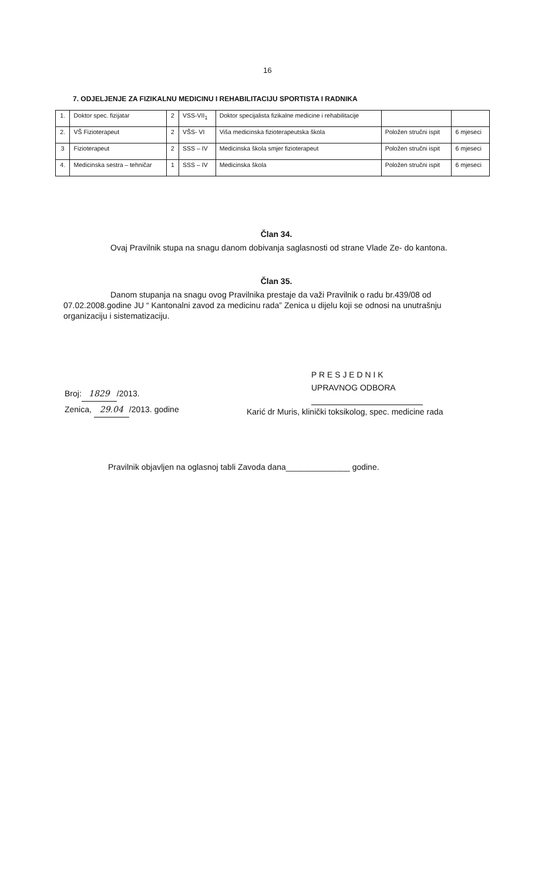16
7. ODJELJENJE ZA FIZIKALNU MEDICINU I REHABILITACIJU SPORTISTA I RADNIKA
| 1. | Doktor spec. fizijatar | 2 | VSS-VII<sub>1</sub> | Doktor specijalista fizikalne medicine i rehabilitacije | | |
| 2. | VŠ Fizioterapeut | 2 | VŠS- VI | Viša medicinska fizioterapeutska škola | Položen stručni ispit | 6 mjeseci |
| 3 | Fizioterapeut | 2 | SSS – IV | Medicinska škola smjer fizioterapeut | Položen stručni ispit | 6 mjeseci |
| 4. | Medicinska sestra – tehničar | 1 | SSS – IV | Medicinska škola | Položen stručni ispit | 6 mjeseci |
Član 34.
Ovaj Pravilnik stupa na snagu danom dobivanja saglasnosti od strane Vlade Ze- do kantona.
Član 35.
Danom stupanja na snagu ovog Pravilnika prestaje da važi Pravilnik o radu br.439/08 od 07.02.2008.godine JU “ Kantonalni zavod za medicinu rada” Zenica u dijelu koji se odnosi na unutrašnju organizaciju i sistematizaciju.
Broj: 1829 /2013.
Zenica, 29.04 /2013. godine
P R E S J E D N I K
UPRAVNOG ODBORA
Karić dr Muris, klinički toksikolog, spec. medicine rada
Pravilnik objavljen na oglasnoj tabli Zavoda dana______________ godine.